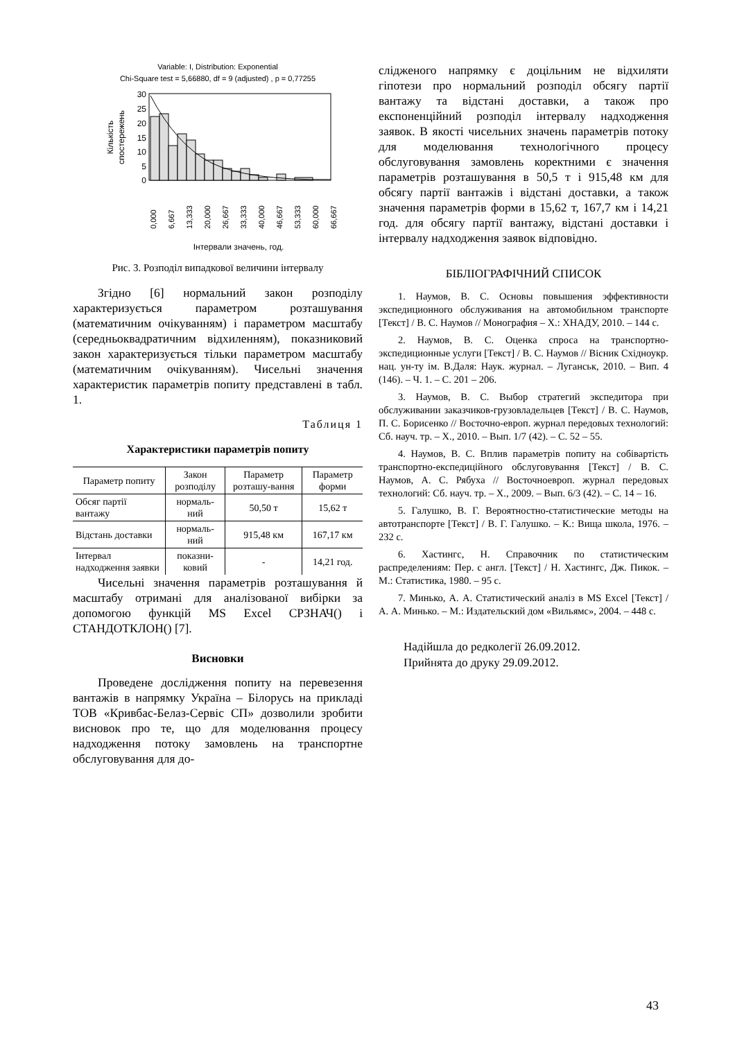Variable: I, Distribution: Exponential
Chi-Square test = 5,66880, df = 9 (adjusted) , p = 0,77255
30
25
20
15
10
5
0
Кількість
спостережень
0,000
6,667
13,333
20,000
26,667
33,333
40,000
46,667
53,333
60,000
66,667
Інтервали значень, год.
Рис. 3. Розподіл випадкової величини інтервалу
Згідно [6] нормальний закон розподілу характеризується параметром розташування (математичним очікуванням) і параметром масштабу (середньоквадратичним відхиленням), показниковий закон характеризується тільки параметром масштабу (математичним очікуванням). Чисельні значення характеристик параметрів попиту представлені в табл. 1.
Таблиця 1
Характеристики параметрів попиту
| Параметр попиту | Закон розподілу | Параметр розташу-вання | Параметр форми |
| --- | --- | --- | --- |
| Обсяг партії вантажу | нормаль-ний | 50,50 т | 15,62 т |
| Відстань доставки | нормаль-ний | 915,48 км | 167,17 км |
| Інтервал надходження заявки | показни-ковий | - | 14,21 год. |
Чисельні значення параметрів розташування й масштабу отримані для аналізованої вибірки за допомогою функцій MS Excel СРЗНАЧ() і СТАНДОТКЛОН() [7].
Висновки
Проведене дослідження попиту на перевезення вантажів в напрямку Україна – Білорусь на прикладі ТОВ «Кривбас-Белаз-Сервіс СП» дозволили зробити висновок про те, що для моделювання процесу надходження потоку замовлень на транспортне обслуговування для до-
слідженого напрямку є доцільним не відхиляти гіпотези про нормальний розподіл обсягу партії вантажу та відстані доставки, а також про експоненційний розподіл інтервалу надходження заявок. В якості чисельних значень параметрів потоку для моделювання технологічного процесу обслуговування замовлень коректними є значення параметрів розташування в 50,5 т і 915,48 км для обсягу партії вантажів і відстані доставки, а також значення параметрів форми в 15,62 т, 167,7 км і 14,21 год. для обсягу партії вантажу, відстані доставки і інтервалу надходження заявок відповідно.
БІБЛІОГРАФІЧНИЙ СПИСОК
1. Наумов, В. С. Основы повышения эффективности экспедиционного обслуживания на автомобильном транспорте [Текст] / В. С. Наумов // Монография – Х.: ХНАДУ, 2010. – 144 с.
2. Наумов, В. С. Оценка спроса на транспортно-экспедиционные услуги [Текст] / В. С. Наумов // Вісник Східноукр. нац. ун-ту ім. В.Даля: Наук. журнал. – Луганськ, 2010. – Вип. 4 (146). – Ч. 1. – С. 201 – 206.
3. Наумов, В. С. Выбор стратегий экспедитора при обслуживании заказчиков-грузовладельцев [Текст] / В. С. Наумов, П. С. Борисенко // Восточно-европ. журнал передовых технологий: Сб. науч. тр. – Х., 2010. – Вып. 1/7 (42). – С. 52 – 55.
4. Наумов, В. С. Вплив параметрів попиту на собівартість транспортно-експедиційного обслуговування [Текст] / В. С. Наумов, А. С. Рябуха // Восточноевроп. журнал передовых технологий: Сб. науч. тр. – Х., 2009. – Вып. 6/3 (42). – С. 14 – 16.
5. Галушко, В. Г. Вероятностно-статистические методы на автотранспорте [Текст] / В. Г. Галушко. – К.: Вища школа, 1976. – 232 с.
6. Хастингс, Н. Справочник по статистическим распределениям: Пер. с англ. [Текст] / Н. Хастингс, Дж. Пикок. – М.: Статистика, 1980. – 95 с.
7. Минько, А. А. Статистический аналіз в MS Excel [Текст] / А. А. Минько. – М.: Издательский дом «Вильямс», 2004. – 448 с.
Надійшла до редколегії 26.09.2012.
Прийнята до друку 29.09.2012.
43